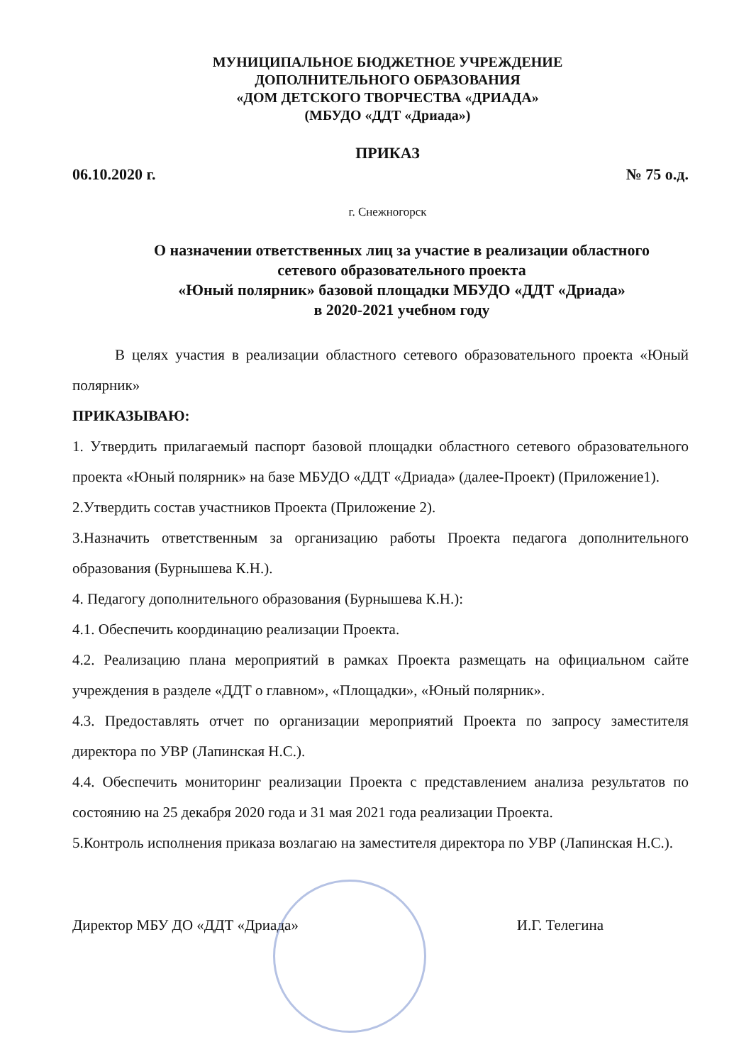МУНИЦИПАЛЬНОЕ БЮДЖЕТНОЕ УЧРЕЖДЕНИЕ
ДОПОЛНИТЕЛЬНОГО ОБРАЗОВАНИЯ
«ДОМ ДЕТСКОГО ТВОРЧЕСТВА «ДРИАДА»
(МБУДО «ДДТ «Дриада»)
ПРИКАЗ
06.10.2020 г. № 75 о.д.
г. Снежногорск
О назначении ответственных лиц за участие в реализации областного
сетевого образовательного проекта
«Юный полярник» базовой площадки МБУДО «ДДТ «Дриада»
в 2020-2021 учебном году
В целях участия в реализации областного сетевого образовательного проекта «Юный полярник»
ПРИКАЗЫВАЮ:
1. Утвердить прилагаемый паспорт базовой площадки областного сетевого образовательного проекта «Юный полярник» на базе МБУДО «ДДТ «Дриада» (далее-Проект) (Приложение1).
2.Утвердить состав участников Проекта (Приложение 2).
3.Назначить ответственным за организацию работы Проекта педагога дополнительного образования (Бурнышева К.Н.).
4. Педагогу дополнительного образования (Бурнышева К.Н.):
4.1. Обеспечить координацию реализации Проекта.
4.2. Реализацию плана мероприятий в рамках Проекта размещать на официальном сайте учреждения в разделе «ДДТ о главном», «Площадки», «Юный полярник».
4.3. Предоставлять отчет по организации мероприятий Проекта по запросу заместителя директора по УВР (Лапинская Н.С.).
4.4. Обеспечить мониторинг реализации Проекта с представлением анализа результатов по состоянию на 25 декабря 2020 года и 31 мая 2021 года реализации Проекта.
5.Контроль исполнения приказа возлагаю на заместителя директора по УВР (Лапинская Н.С.).
Директор МБУ ДО «ДДТ «Дриада» И.Г. Телегина